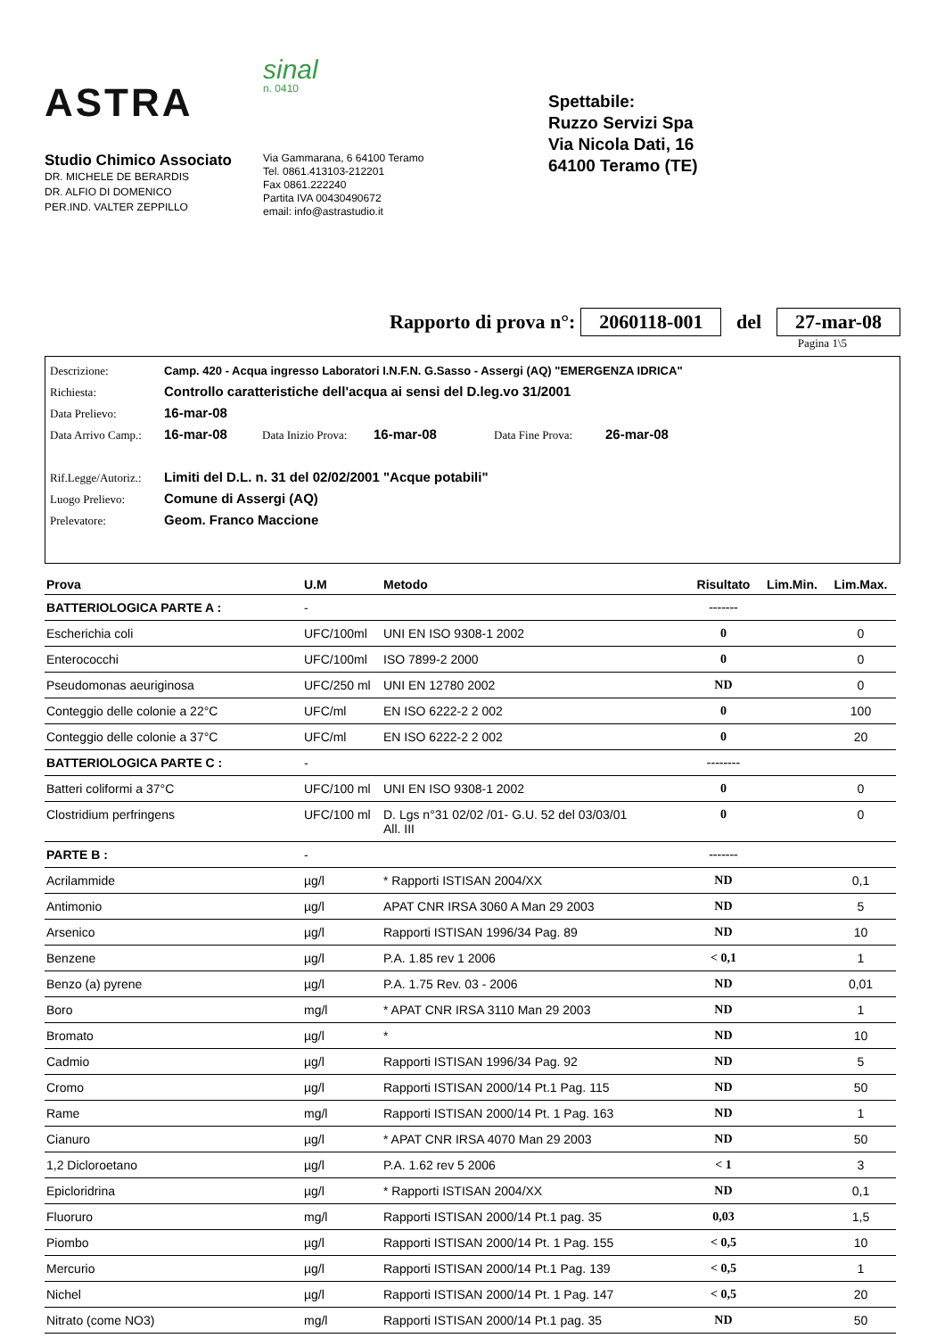ASTRA
Studio Chimico Associato
DR. MICHELE DE BERARDIS
DR. ALFIO DI DOMENICO
PER.IND. VALTER ZEPPILLO
sinal
n. 0410
Via Gammarana, 6 64100 Teramo
Tel. 0861.413103-212201
Fax 0861.222240
Partita IVA 00430490672
email: info@astrastudio.it
Spettabile:
Ruzzo Servizi Spa
Via Nicola Dati, 16
64100 Teramo (TE)
Rapporto di prova n°: 2060118-001 del 27-mar-08
Pagina 1\5
Descrizione: Camp. 420 - Acqua ingresso Laboratori I.N.F.N. G.Sasso - Assergi (AQ) "EMERGENZA IDRICA"
Richiesta: Controllo caratteristiche dell'acqua ai sensi del D.leg.vo 31/2001
Data Prelievo: 16-mar-08
Data Arrivo Camp.: 16-mar-08 Data Inizio Prova: 16-mar-08 Data Fine Prova: 26-mar-08
Rif.Legge/Autoriz.: Limiti del D.L. n. 31 del 02/02/2001 "Acque potabili"
Luogo Prelievo: Comune di Assergi (AQ)
Prelevatore: Geom. Franco Maccione
| Prova | U.M | Metodo | Risultato | Lim.Min. | Lim.Max. |
| --- | --- | --- | --- | --- | --- |
| BATTERIOLOGICA PARTE A : | - | | ------- | | |
| Escherichia coli | UFC/100ml | UNI EN ISO 9308-1 2002 | 0 | | 0 |
| Enterococchi | UFC/100ml | ISO 7899-2 2000 | 0 | | 0 |
| Pseudomonas aeuriginosa | UFC/250 ml | UNI EN 12780 2002 | ND | | 0 |
| Conteggio delle colonie a 22°C | UFC/ml | EN ISO 6222-2 2 002 | 0 | | 100 |
| Conteggio delle colonie a 37°C | UFC/ml | EN ISO 6222-2 2 002 | 0 | | 20 |
| BATTERIOLOGICA PARTE C : | - | | -------- | | |
| Batteri coliformi a 37°C | UFC/100 ml | UNI EN ISO 9308-1 2002 | 0 | | 0 |
| Clostridium perfringens | UFC/100 ml | D. Lgs n°31 02/02 /01- G.U. 52 del 03/03/01 All. III | 0 | | 0 |
| PARTE B : | - | | ------- | | |
| Acrilammide | µg/l | * Rapporti ISTISAN 2004/XX | ND | | 0,1 |
| Antimonio | µg/l | APAT CNR IRSA 3060 A Man 29 2003 | ND | | 5 |
| Arsenico | µg/l | Rapporti ISTISAN 1996/34 Pag. 89 | ND | | 10 |
| Benzene | µg/l | P.A. 1.85 rev 1 2006 | < 0,1 | | 1 |
| Benzo (a) pyrene | µg/l | P.A. 1.75 Rev. 03 - 2006 | ND | | 0,01 |
| Boro | mg/l | * APAT CNR IRSA 3110 Man 29 2003 | ND | | 1 |
| Bromato | µg/l | * | ND | | 10 |
| Cadmio | µg/l | Rapporti ISTISAN 1996/34 Pag. 92 | ND | | 5 |
| Cromo | µg/l | Rapporti ISTISAN 2000/14 Pt.1 Pag. 115 | ND | | 50 |
| Rame | mg/l | Rapporti ISTISAN 2000/14 Pt. 1 Pag. 163 | ND | | 1 |
| Cianuro | µg/l | * APAT CNR IRSA 4070 Man 29 2003 | ND | | 50 |
| 1,2 Dicloroetano | µg/l | P.A. 1.62 rev 5 2006 | < 1 | | 3 |
| Epicloridrina | µg/l | * Rapporti ISTISAN 2004/XX | ND | | 0,1 |
| Fluoruro | mg/l | Rapporti ISTISAN 2000/14 Pt.1 pag. 35 | 0,03 | | 1,5 |
| Piombo | µg/l | Rapporti ISTISAN 2000/14 Pt. 1 Pag. 155 | < 0,5 | | 10 |
| Mercurio | µg/l | Rapporti ISTISAN 2000/14 Pt.1 Pag. 139 | < 0,5 | | 1 |
| Nichel | µg/l | Rapporti ISTISAN 2000/14 Pt. 1 Pag. 147 | < 0,5 | | 20 |
| Nitrato (come NO3) | mg/l | Rapporti ISTISAN 2000/14 Pt.1 pag. 35 | ND | | 50 |